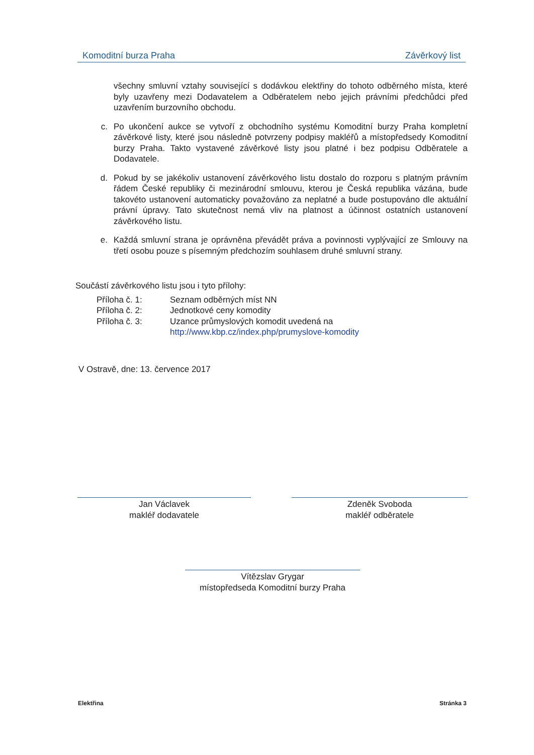Komoditní burza Praha Závěrkový list
všechny smluvní vztahy související s dodávkou elektřiny do tohoto odběrného místa, které byly uzavřeny mezi Dodavatelem a Odběratelem nebo jejich právními předchůdci před uzavřením burzovního obchodu.
c. Po ukončení aukce se vytvoří z obchodního systému Komoditní burzy Praha kompletní závěrkové listy, které jsou následně potvrzeny podpisy makléřů a místopředsedy Komoditní burzy Praha. Takto vystavené závěrkové listy jsou platné i bez podpisu Odběratele a Dodavatele.
d. Pokud by se jakékoliv ustanovení závěrkového listu dostalo do rozporu s platným právním řádem České republiky či mezinárodní smlouvu, kterou je Česká republika vázána, bude takovéto ustanovení automaticky považováno za neplatné a bude postupováno dle aktuální právní úpravy. Tato skutečnost nemá vliv na platnost a účinnost ostatních ustanovení závěrkového listu.
e. Každá smluvní strana je oprávněna převádět práva a povinnosti vyplývající ze Smlouvy na třetí osobu pouze s písemným předchozím souhlasem druhé smluvní strany.
Součástí závěrkového listu jsou i tyto přílohy:
| Příloha č. 1: | Seznam odběrných míst NN |
| Příloha č. 2: | Jednotkové ceny komodity |
| Příloha č. 3: | Uzance průmyslových komodit uvedená na http://www.kbp.cz/index.php/prumyslove-komodity |
V Ostravě, dne: 13. července 2017
Jan Václavek
makléř dodavatele
Zdeněk Svoboda
makléř odběratele
Vítězslav Grygar
místopředseda Komoditní burzy Praha
Elektřina Stránka 3